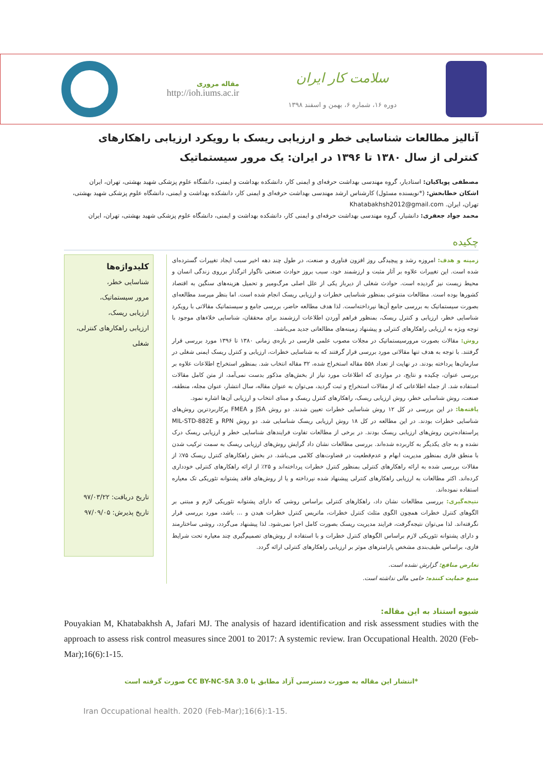سلامت کار ایران
دوره ۱۶، شماره ۶، بهمن و اسفند ۱۳۹۸
مقاله مروری
http://ioh.iums.ac.ir
آنالیز مطالعات شناسایی خطر و ارزیابی ریسک با رویکرد ارزیابی راهکارهای کنترلی از سال ۱۳۸۰ تا ۱۳۹۶ در ایران: یک مرور سیستماتیک
مصطفی پویاکیان: استادیار، گروه مهندسی بهداشت حرفه‌ای و ایمنی کار، دانشکده بهداشت و ایمنی، دانشگاه علوم پزشکی شهید بهشتی، تهران، ایران
اشکان خطابخش: (*نویسنده مسئول) کارشناس ارشد مهندسی بهداشت حرفه‌ای و ایمنی کار، دانشکده بهداشت و ایمنی، دانشگاه علوم پزشکی شهید بهشتی، تهران، ایران. Khatabakhsh2012@gmail.com
محمد جواد جعفری: دانشیار، گروه مهندسی بهداشت حرفه‌ای و ایمنی کار، دانشکده بهداشت و ایمنی، دانشگاه علوم پزشکی شهید بهشتی، تهران، ایران
چکیده
زمینه و هدف: امروزه رشد و پیچیدگی روز افزون فناوری و صنعت، در طول چند دهه اخیر سبب ایجاد تغییرات گسترده‌ای شده است. این تغییرات علاوه بر آثار مثبت و ارزشمند خود، سبب بروز حوادث صنعتی ناگوار اثرگذار برروی زندگی انسان و محیط زیست نیز گردیده است. حوادث شغلی از دیرباز یکی از علل اصلی مرگ‌ومیر و تحمیل هزینه‌های سنگین به اقتصاد کشورها بوده است. مطالعات متنوعی بمنظور شناسایی خطرات و ارزیابی ریسک انجام شده است. اما بنظر میرسد مطالعه‌ای بصورت سیستماتیک به بررسی جامع آن‌ها نپرداخته‌است. لذا هدف مطالعه حاضر، بررسی جامع و سیستماتیک مقالاتی با رویکرد شناسایی خطر، ارزیابی و کنترل ریسک، بمنظور فراهم آوردن اطلاعات ارزشمند برای محققان، شناسایی خلاءهای موجود با توجه ویژه به ارزیابی راهکارهای کنترلی و پیشنهاد زمینه‌های مطالعاتی جدید می‌باشد.
روش: مقالات بصورت مرورسیستماتیک در مجلات مصوب علمی فارسی در بازه‌ی زمانی ۱۳۸۰ تا ۱۳۹۶ مورد بررسی قرار گرفتند. با توجه به هدف تنها مقالاتی مورد بررسی قرار گرفتند که به شناسایی خطرات، ارزیابی و کنترل ریسک ایمنی شغلی در سازمان‌ها پرداخته بودند. در نهایت از تعداد ۵۵۸ مقاله استخراج شده، ۳۲ مقاله انتخاب شد. بمنظور استخراج اطلاعات علاوه بر بررسی عنوان، چکیده و نتایج، در مواردی که اطلاعات مورد نیاز از بخش‌های مذکور بدست نمی‌آمد، از متن کامل مقالات استفاده شد. از جمله اطلاعاتی که از مقالات استخراج و ثبت گردید، می‌توان به عنوان مقاله، سال انتشار، عنوان مجله، منطقه، صنعت، روش شناسایی خطر، روش ارزیابی ریسک، راهکارهای کنترل ریسک و مبنای انتخاب و ارزیابی آن‌ها اشاره نمود.
یافته‌ها: در این بررسی در کل ۱۲ روش شناسایی خطرات تعیین شدند. دو روش JSA و FMEA پرکاربردترین روش‌های شناسایی خطرات بودند. در این مطالعه در کل ۱۸ روش ارزیابی ریسک شناسایی شد. دو روش RPN و MIL-STD-882E پراستفاده‌ترین روش‌های ارزیابی ریسک بودند. در برخی از مطالعات تفاوت فرایندهای شناسایی خطر و ارزیابی ریسک درک نشده و به جای یکدیگر به کاربرده شده‌اند. بررسی مطالعات نشان داد گرایش روش‌های ارزیابی ریسک به سمت ترکیب شدن با منطق فازی بمنظور مدیریت ابهام و عدم‌قطعیت در قضاوت‌های کلامی می‌باشد. در بخش راهکارهای کنترل ریسک ۷۵٪ از مقالات بررسی شده به ارائه راهکارهای کنترلی بمنظور کنترل خطرات پرداخته‌اند و ۲۵٪ از ارائه راهکارهای کنترلی خودداری کرده‌اند. اکثر مطالعات به ارزیابی راهکارهای کنترلی پیشنهاد شده نپرداخته و یا از روش‌های فاقد پشتوانه تئوریکی تک معیاره استفاده نموده‌اند.
نتیجه‌گیری: بررسی مطالعات نشان داد، راهکارهای کنترلی براساس روشی که دارای پشتوانه تئوریکی لازم و مبتنی بر الگوهای کنترل خطرات همچون الگوی مثلث کنترل خطرات، ماتریس کنترل خطرات هیدن و ... باشد، مورد بررسی قرار نگرفته‌اند. لذا می‌توان نتیجه‌گرفت، فرایند مدیریت ریسک بصورت کامل اجرا نمی‌شود. لذا پیشنهاد می‌گردد، روشی ساختارمند و دارای پشتوانه تئوریکی لازم براساس الگوهای کنترل خطرات و با استفاده از روش‌های تصمیم‌گیری چند معیاره تحت شرایط فازی، براساس طیف‌بندی مشخص پارامترهای موثر بر ارزیابی راهکارهای کنترلی ارائه گردد.
تعارض منافع: گزارش نشده است.
منبع حمایت کننده: حامی مالی نداشته است.
کلیدواژه‌ها
شناسایی خطر،
مرور سیستماتیک،
ارزیابی ریسک،
ارزیابی راهکارهای کنترلی،
شغلی
تاریخ دریافت: ۹۷/۰۳/۲۲
تاریخ پذیرش: ۹۷/۰۹/۰۵
شیوه استناد به این مقاله:
Pouyakian M, Khatabakhsh A, Jafari MJ. The analysis of hazard identification and risk assessment studies with the approach to assess risk control measures since 2001 to 2017: A systemic review. Iran Occupational Health. 2020 (Feb-Mar);16(6):1-15.
*انتشار این مقاله به صورت دسترسی آزاد مطابق با CC BY-NC-SA 3.0 صورت گرفته است
Iran Occupational health. 2020 (Feb-Mar);16(6):1-15.